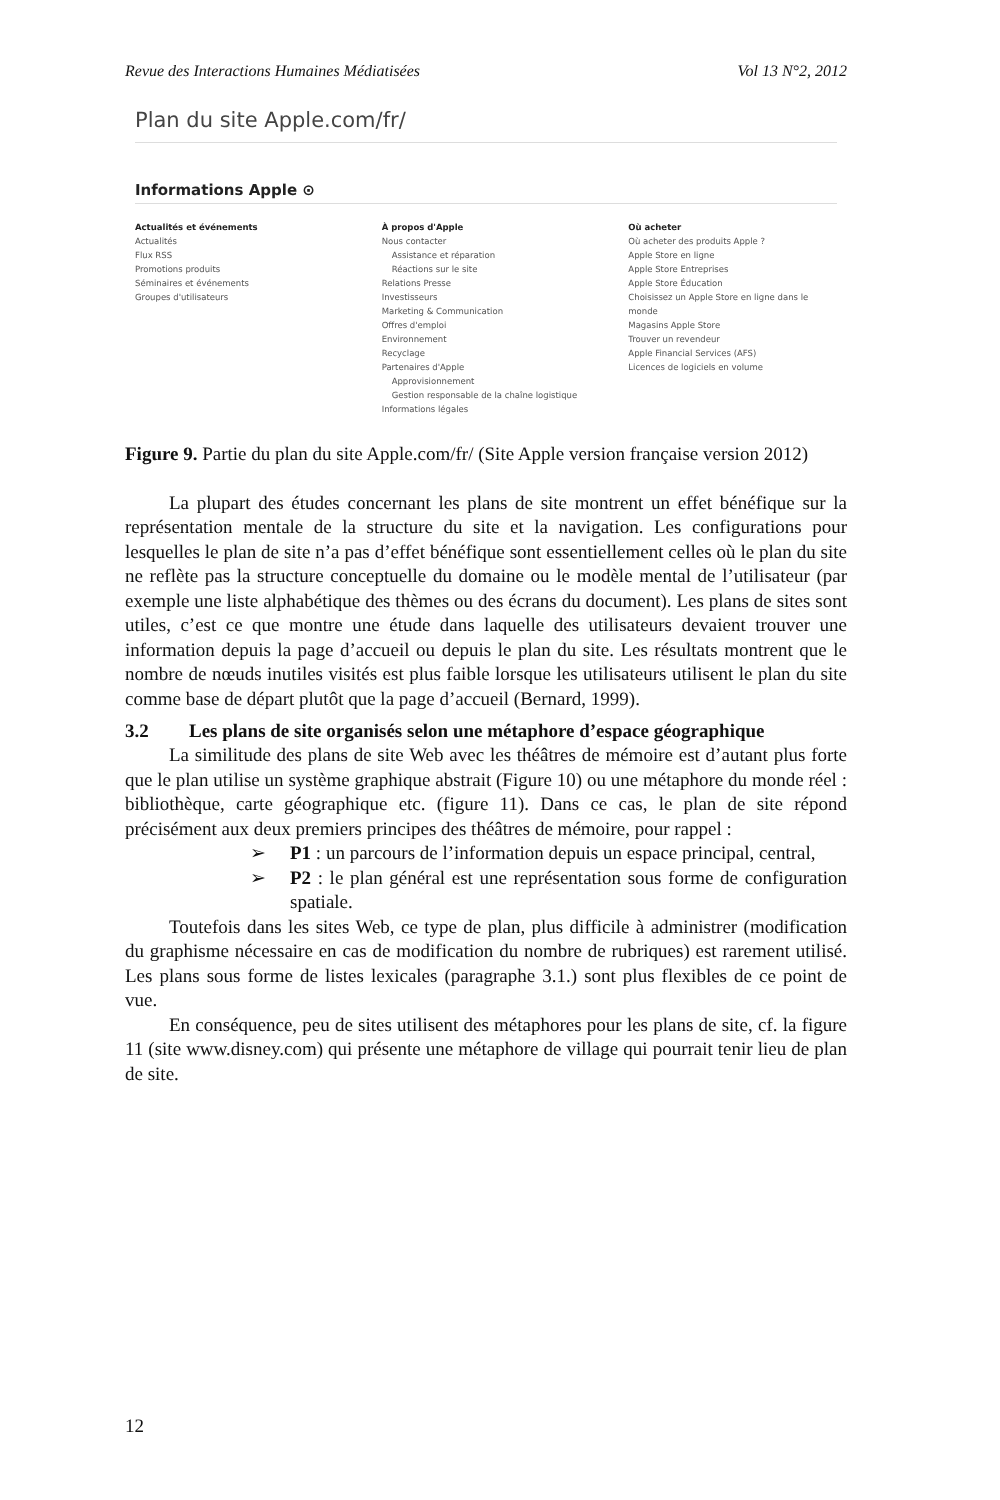Revue des Interactions Humaines Médiatisées Vol 13 N°2, 2012
Plan du site Apple.com/fr/
Informations Apple ⊙
Actualités et événements
Actualités
Flux RSS
Promotions produits
Séminaires et événements
Groupes d'utilisateurs
À propos d'Apple
Nous contacter
Assistance et réparation
Réactions sur le site
Relations Presse
Investisseurs
Marketing & Communication
Offres d'emploi
Environnement
Recyclage
Partenaires d'Apple
Approvisionnement
Gestion responsable de la chaîne logistique
Informations légales
Où acheter
Où acheter des produits Apple ?
Apple Store en ligne
Apple Store Entreprises
Apple Store Éducation
Choisissez un Apple Store en ligne dans le monde
Magasins Apple Store
Trouver un revendeur
Apple Financial Services (AFS)
Licences de logiciels en volume
Figure 9. Partie du plan du site Apple.com/fr/ (Site Apple version française version 2012)
La plupart des études concernant les plans de site montrent un effet bénéfique sur la représentation mentale de la structure du site et la navigation. Les configurations pour lesquelles le plan de site n’a pas d’effet bénéfique sont essentiellement celles où le plan du site ne reflète pas la structure conceptuelle du domaine ou le modèle mental de l’utilisateur (par exemple une liste alphabétique des thèmes ou des écrans du document). Les plans de sites sont utiles, c’est ce que montre une étude dans laquelle des utilisateurs devaient trouver une information depuis la page d’accueil ou depuis le plan du site. Les résultats montrent que le nombre de nœuds inutiles visités est plus faible lorsque les utilisateurs utilisent le plan du site comme base de départ plutôt que la page d’accueil (Bernard, 1999).
3.2 Les plans de site organisés selon une métaphore d’espace géographique
La similitude des plans de site Web avec les théâtres de mémoire est d’autant plus forte que le plan utilise un système graphique abstrait (Figure 10) ou une métaphore du monde réel : bibliothèque, carte géographique etc. (figure 11). Dans ce cas, le plan de site répond précisément aux deux premiers principes des théâtres de mémoire, pour rappel :
➢ P1 : un parcours de l’information depuis un espace principal, central,
➢ P2 : le plan général est une représentation sous forme de configuration spatiale.
Toutefois dans les sites Web, ce type de plan, plus difficile à administrer (modification du graphisme nécessaire en cas de modification du nombre de rubriques) est rarement utilisé. Les plans sous forme de listes lexicales (paragraphe 3.1.) sont plus flexibles de ce point de vue.
En conséquence, peu de sites utilisent des métaphores pour les plans de site, cf. la figure 11 (site www.disney.com) qui présente une métaphore de village qui pourrait tenir lieu de plan de site.
12